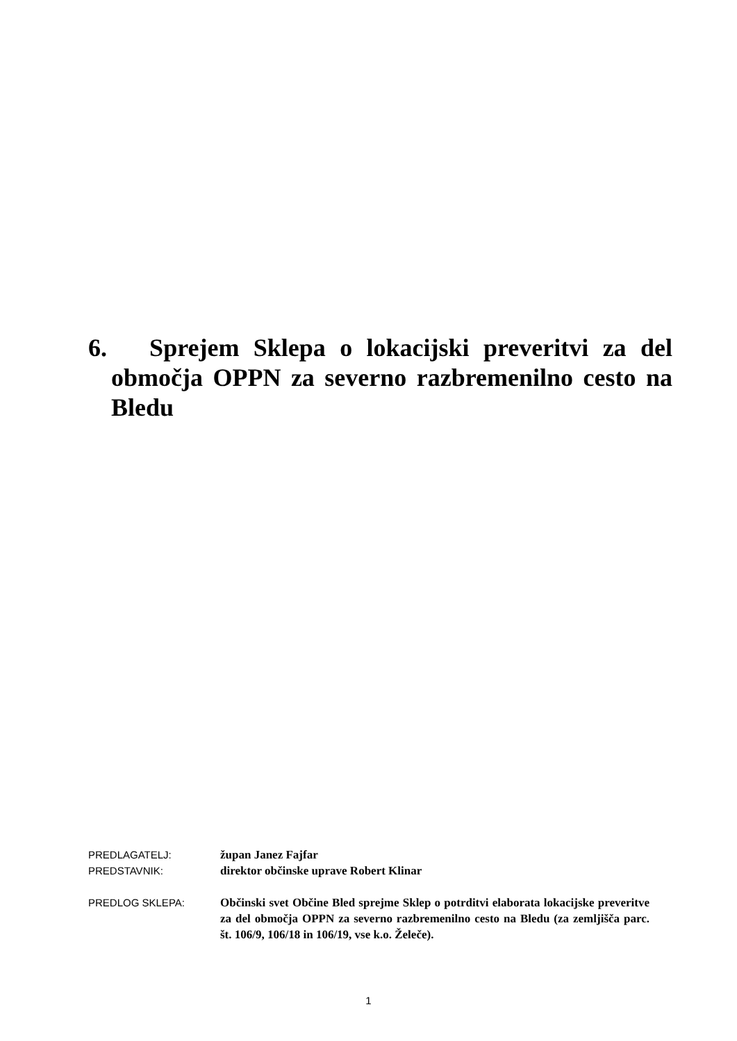6. Sprejem Sklepa o lokacijski preveritvi za del območja OPPN za severno razbremenilno cesto na Bledu
PREDLAGATELJ: župan Janez Fajfar
PREDSTAVNIK: direktor občinske uprave Robert Klinar
PREDLOG SKLEPA: Občinski svet Občine Bled sprejme Sklep o potrditvi elaborata lokacijske preveritve za del območja OPPN za severno razbremenilno cesto na Bledu (za zemljišča parc. št. 106/9, 106/18 in 106/19, vse k.o. Želeče).
1